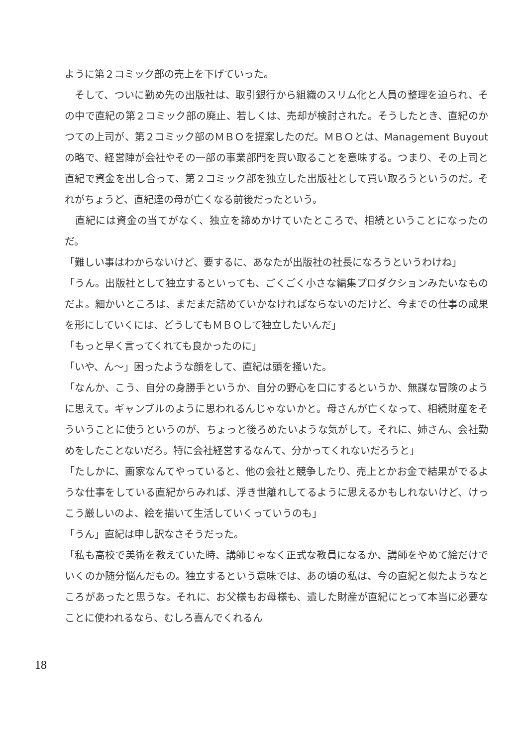ように第２コミック部の売上を下げていった。
　そして、ついに勤め先の出版社は、取引銀行から組織のスリム化と人員の整理を迫られ、その中で直紀の第２コミック部の廃止、若しくは、売却が検討された。そうしたとき、直紀のかつての上司が、第２コミック部のＭＢＯを提案したのだ。ＭＢＯとは、Management Buyout の略で、経営陣が会社やその一部の事業部門を買い取ることを意味する。つまり、その上司と直紀で資金を出し合って、第２コミック部を独立した出版社として買い取ろうというのだ。それがちょうど、直紀達の母が亡くなる前後だったという。
　直紀には資金の当てがなく、独立を諦めかけていたところで、相続ということになったのだ。
「難しい事はわからないけど、要するに、あなたが出版社の社長になろうというわけね」
「うん。出版社として独立するといっても、ごくごく小さな編集プロダクションみたいなものだよ。細かいところは、まだまだ詰めていかなければならないのだけど、今までの仕事の成果を形にしていくには、どうしてもＭＢＯして独立したいんだ」
「もっと早く言ってくれても良かったのに」
「いや、ん〜」困ったような顔をして、直紀は頭を掻いた。
「なんか、こう、自分の身勝手というか、自分の野心を口にするというか、無謀な冒険のように思えて。ギャンブルのように思われるんじゃないかと。母さんが亡くなって、相続財産をそういうことに使うというのが、ちょっと後ろめたいような気がして。それに、姉さん、会社勤めをしたことないだろ。特に会社経営するなんて、分かってくれないだろうと」
「たしかに、画家なんてやっていると、他の会社と競争したり、売上とかお金で結果がでるような仕事をしている直紀からみれば、浮き世離れしてるように思えるかもしれないけど、けっこう厳しいのよ、絵を描いて生活していくっていうのも」
「うん」直紀は申し訳なさそうだった。
「私も高校で美術を教えていた時、講師じゃなく正式な教員になるか、講師をやめて絵だけでいくのか随分悩んだもの。独立するという意味では、あの頃の私は、今の直紀と似たようなところがあったと思うな。それに、お父様もお母様も、遺した財産が直紀にとって本当に必要なことに使われるなら、むしろ喜んでくれるん
18